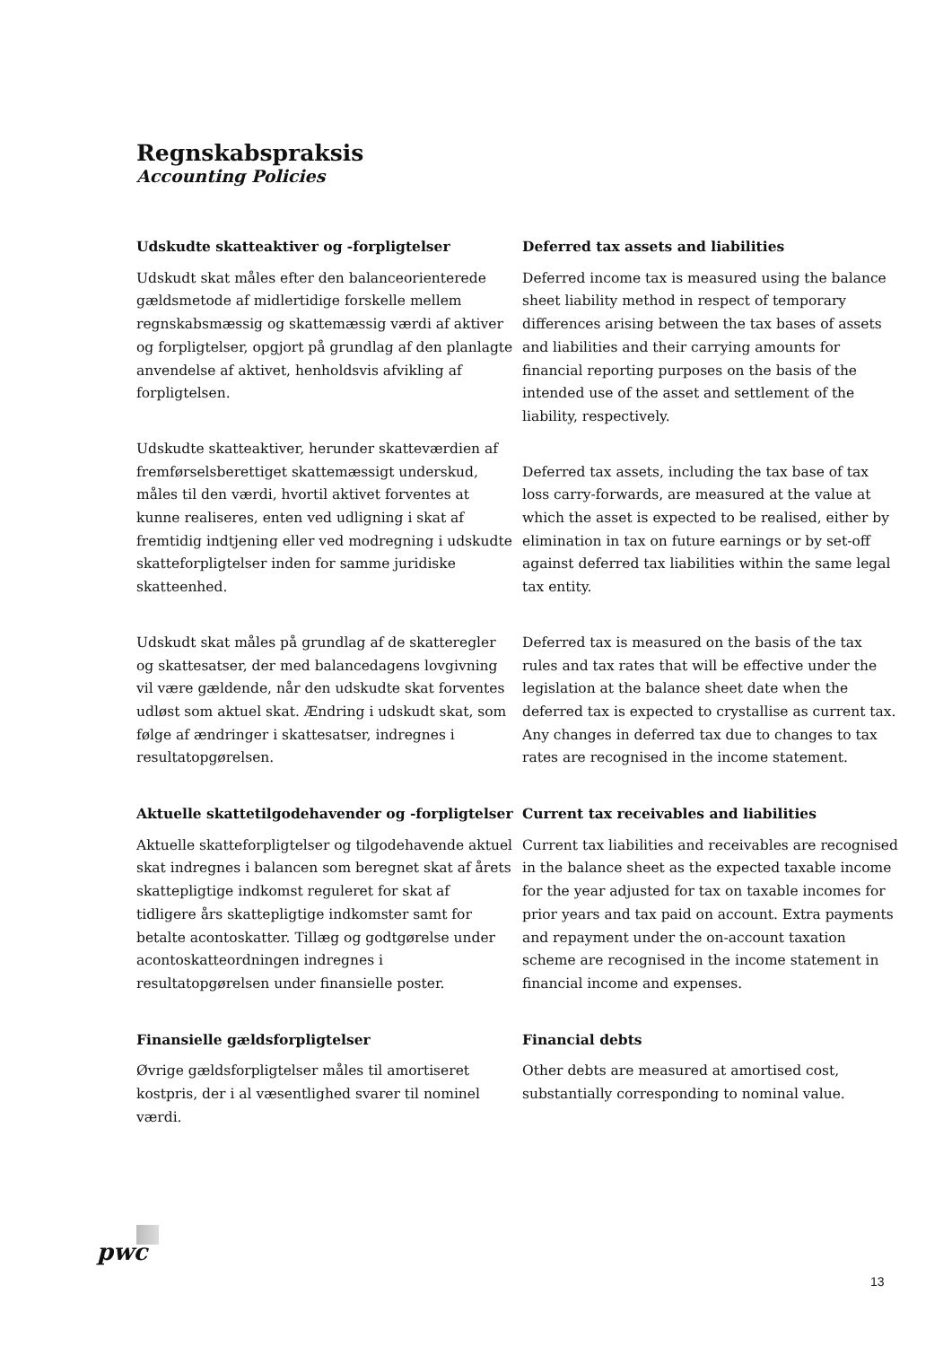Regnskabspraksis
Accounting Policies
Udskudte skatteaktiver og -forpligtelser
Udskudt skat måles efter den balanceorienterede gældsmetode af midlertidige forskelle mellem regnskabsmæssig og skattemæssig værdi af aktiver og forpligtelser, opgjort på grundlag af den planlagte anvendelse af aktivet, henholdsvis afvikling af forpligtelsen.
Udskudte skatteaktiver, herunder skatteværdien af fremførselsberettiget skattemæssigt underskud, måles til den værdi, hvortil aktivet forventes at kunne realiseres, enten ved udligning i skat af fremtidig indtjening eller ved modregning i udskudte skatteforpligtelser inden for samme juridiske skatteenhed.
Udskudt skat måles på grundlag af de skatteregler og skattesatser, der med balancedagens lovgivning vil være gældende, når den udskudte skat forventes udløst som aktuel skat. Ændring i udskudt skat, som følge af ændringer i skattesatser, indregnes i resultatopgørelsen.
Aktuelle skattetilgodehavender og -forpligtelser
Aktuelle skatteforpligtelser og tilgodehavende aktuel skat indregnes i balancen som beregnet skat af årets skattepligtige indkomst reguleret for skat af tidligere års skattepligtige indkomster samt for betalte acontoskatter. Tillæg og godtgørelse under acontoskatteordningen indregnes i resultatopgørelsen under finansielle poster.
Finansielle gældsforpligtelser
Øvrige gældsforpligtelser måles til amortiseret kostpris, der i al væsentlighed svarer til nominel værdi.
Deferred tax assets and liabilities
Deferred income tax is measured using the balance sheet liability method in respect of temporary differences arising between the tax bases of assets and liabilities and their carrying amounts for financial reporting purposes on the basis of the intended use of the asset and settlement of the liability, respectively.
Deferred tax assets, including the tax base of tax loss carry-forwards, are measured at the value at which the asset is expected to be realised, either by elimination in tax on future earnings or by set-off against deferred tax liabilities within the same legal tax entity.
Deferred tax is measured on the basis of the tax rules and tax rates that will be effective under the legislation at the balance sheet date when the deferred tax is expected to crystallise as current tax. Any changes in deferred tax due to changes to tax rates are recognised in the income statement.
Current tax receivables and liabilities
Current tax liabilities and receivables are recognised in the balance sheet as the expected taxable income for the year adjusted for tax on taxable incomes for prior years and tax paid on account. Extra payments and repayment under the on-account taxation scheme are recognised in the income statement in financial income and expenses.
Financial debts
Other debts are measured at amortised cost, substantially corresponding to nominal value.
pwc
13